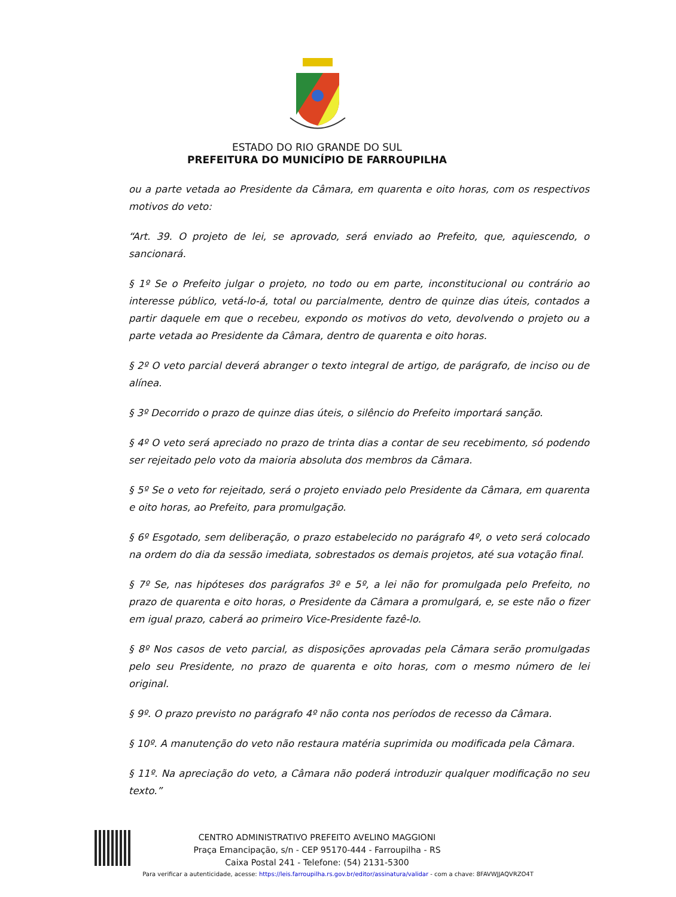ESTADO DO RIO GRANDE DO SUL
PREFEITURA DO MUNICÍPIO DE FARROUPILHA
ou a parte vetada ao Presidente da Câmara, em quarenta e oito horas, com os respectivos motivos do veto:
“Art. 39. O projeto de lei, se aprovado, será enviado ao Prefeito, que, aquiescendo, o sancionará.
§ 1º Se o Prefeito julgar o projeto, no todo ou em parte, inconstitucional ou contrário ao interesse público, vetá-lo-á, total ou parcialmente, dentro de quinze dias úteis, contados a partir daquele em que o recebeu, expondo os motivos do veto, devolvendo o projeto ou a parte vetada ao Presidente da Câmara, dentro de quarenta e oito horas.
§ 2º O veto parcial deverá abranger o texto integral de artigo, de parágrafo, de inciso ou de alínea.
§ 3º Decorrido o prazo de quinze dias úteis, o silêncio do Prefeito importará sanção.
§ 4º O veto será apreciado no prazo de trinta dias a contar de seu recebimento, só podendo ser rejeitado pelo voto da maioria absoluta dos membros da Câmara.
§ 5º Se o veto for rejeitado, será o projeto enviado pelo Presidente da Câmara, em quarenta e oito horas, ao Prefeito, para promulgação.
§ 6º Esgotado, sem deliberação, o prazo estabelecido no parágrafo 4º, o veto será colocado na ordem do dia da sessão imediata, sobrestados os demais projetos, até sua votação final.
§ 7º Se, nas hipóteses dos parágrafos 3º e 5º, a lei não for promulgada pelo Prefeito, no prazo de quarenta e oito horas, o Presidente da Câmara a promulgará, e, se este não o fizer em igual prazo, caberá ao primeiro Vice-Presidente fazê-lo.
§ 8º Nos casos de veto parcial, as disposições aprovadas pela Câmara serão promulgadas pelo seu Presidente, no prazo de quarenta e oito horas, com o mesmo número de lei original.
§ 9º. O prazo previsto no parágrafo 4º não conta nos períodos de recesso da Câmara.
§ 10º. A manutenção do veto não restaura matéria suprimida ou modificada pela Câmara.
§ 11º. Na apreciação do veto, a Câmara não poderá introduzir qualquer modificação no seu texto.”
CENTRO ADMINISTRATIVO PREFEITO AVELINO MAGGIONI
Praça Emancipação, s/n - CEP 95170-444 - Farroupilha - RS
Caixa Postal 241 - Telefone: (54) 2131-5300
Para verificar a autenticidade, acesse: https://leis.farroupilha.rs.gov.br/editor/assinatura/validar - com a chave: 8FAVWJJAQVRZO4T